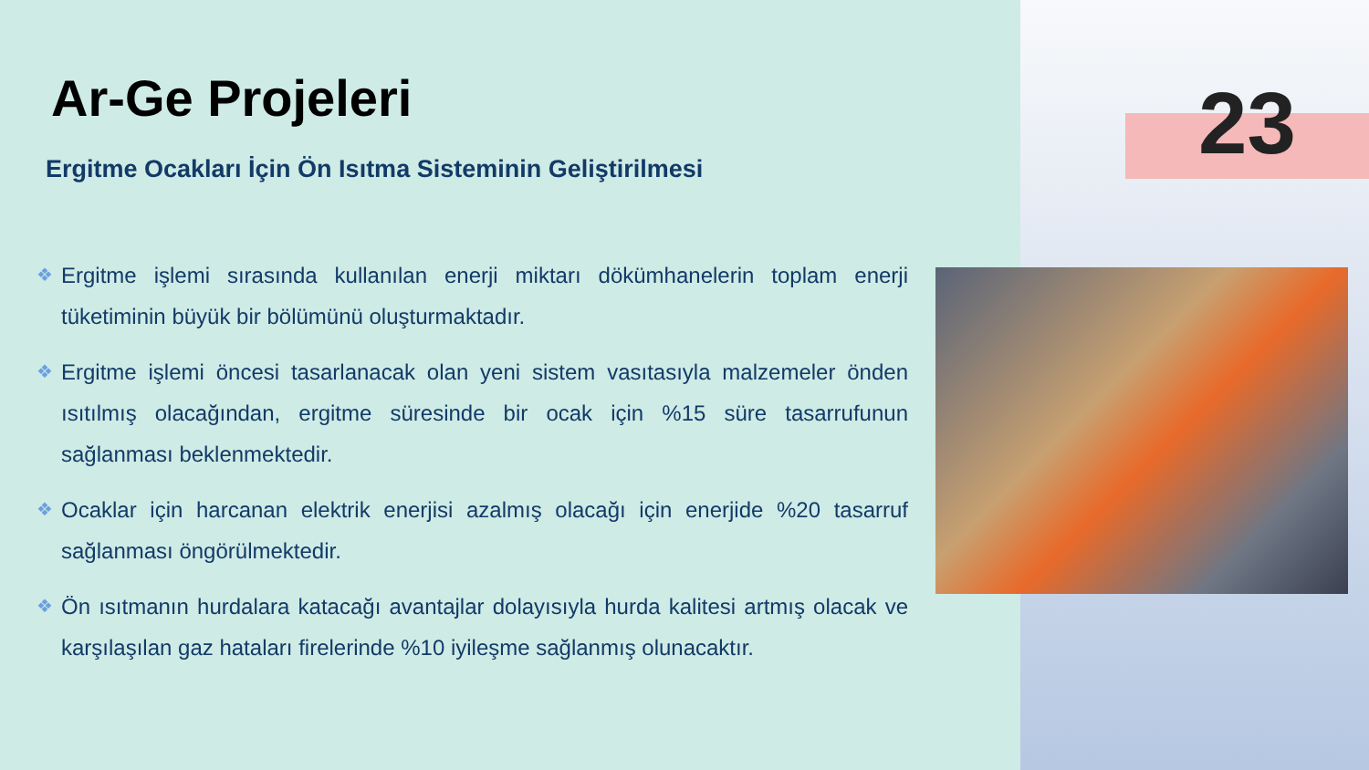Ar-Ge Projeleri
Ergitme Ocakları İçin Ön Isıtma Sisteminin Geliştirilmesi
❖ Ergitme işlemi sırasında kullanılan enerji miktarı dökümhanelerin toplam enerji tüketiminin büyük bir bölümünü oluşturmaktadır.
❖ Ergitme işlemi öncesi tasarlanacak olan yeni sistem vasıtasıyla malzemeler önden ısıtılmış olacağından, ergitme süresinde bir ocak için %15 süre tasarrufunun sağlanması beklenmektedir.
❖ Ocaklar için harcanan elektrik enerjisi azalmış olacağı için enerjide %20 tasarruf sağlanması öngörülmektedir.
❖ Ön ısıtmanın hurdalara katacağı avantajlar dolayısıyla hurda kalitesi artmış olacak ve karşılaşılan gaz hataları firelerinde %10 iyileşme sağlanmış olunacaktır.
23